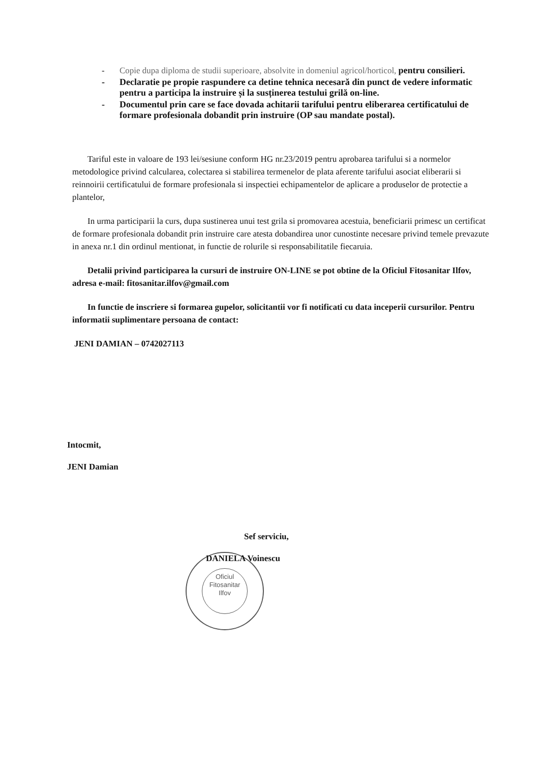- Copie dupa diploma de studii superioare, absolvite in domeniul agricol/horticol, pentru consilieri.
- Declaratie pe propie raspundere ca detine tehnica necesară din punct de vedere informatic pentru a participa la instruire și la susținerea testului grilă on-line.
- Documentul prin care se face dovada achitarii tarifului pentru eliberarea certificatului de formare profesionala dobandit prin instruire (OP sau mandate postal).
Tariful este in valoare de 193 lei/sesiune conform HG nr.23/2019 pentru aprobarea tarifului si a normelor metodologice privind calcularea, colectarea si stabilirea termenelor de plata aferente tarifului asociat eliberarii si reinnoirii certificatului de formare profesionala si inspectiei echipamentelor de aplicare a produselor de protectie a plantelor,
In urma participarii la curs, dupa sustinerea unui test grila si promovarea acestuia, beneficiarii primesc un certificat de formare profesionala dobandit prin instruire care atesta dobandirea unor cunostinte necesare privind temele prevazute in anexa nr.1 din ordinul mentionat, in functie de rolurile si responsabilitatile fiecaruia.
Detalii privind participarea la cursuri de instruire ON-LINE se pot obtine de la Oficiul Fitosanitar Ilfov, adresa e-mail: fitosanitar.ilfov@gmail.com
In functie de inscriere si formarea gupelor, solicitantii vor fi notificati cu data inceperii cursurilor. Pentru informatii suplimentare persoana de contact:
JENI DAMIAN – 0742027113
Intocmit,
JENI Damian
Sef serviciu,
Oficiul
Fitosanitar
Ilfov
DANIELA Voinescu